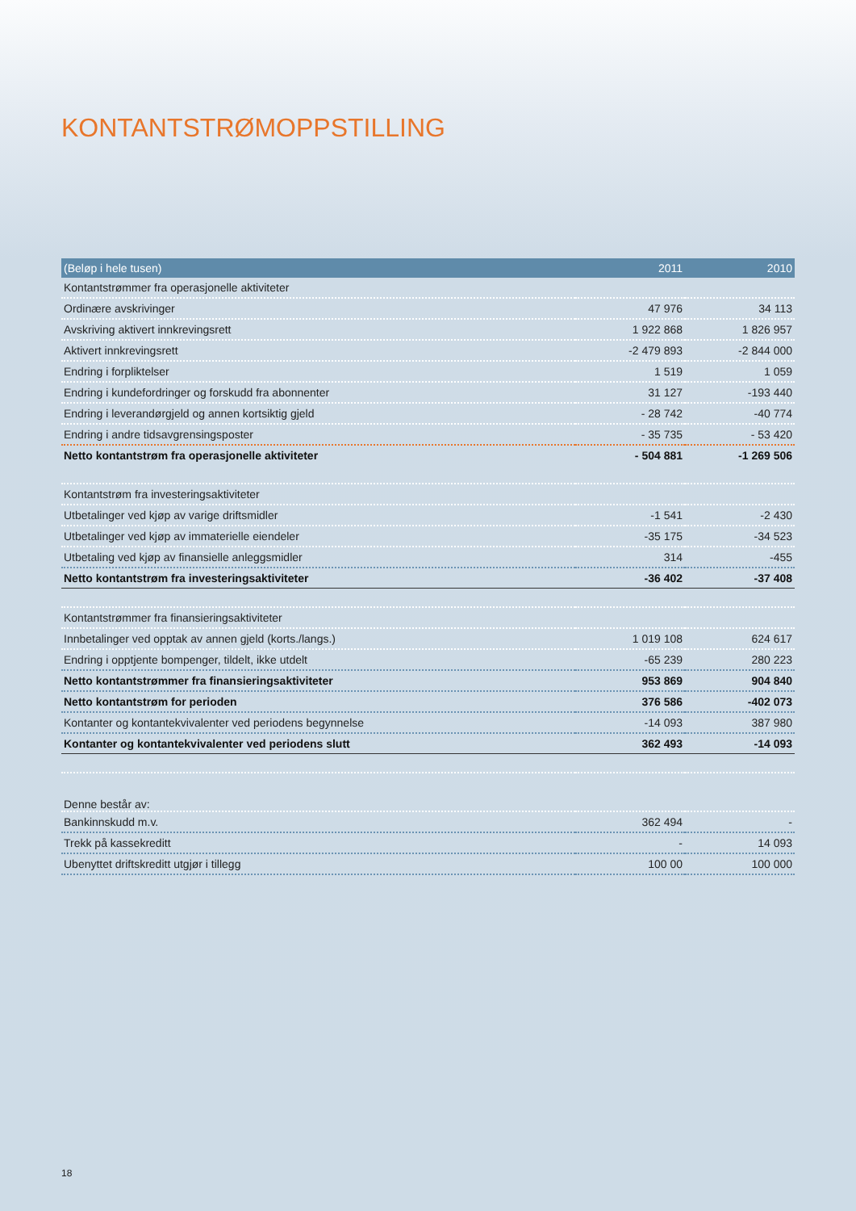KONTANTSTRØMOPPSTILLING
| (Beløp i hele tusen) | 2011 | 2010 |
| --- | --- | --- |
| Kontantstrømmer fra operasjonelle aktiviteter | | |
| Ordinære avskrivinger | 47 976 | 34 113 |
| Avskriving aktivert innkrevingsrett | 1 922 868 | 1 826 957 |
| Aktivert innkrevingsrett | -2 479 893 | -2 844 000 |
| Endring i forpliktelser | 1 519 | 1 059 |
| Endring i kundefordringer og forskudd fra abonnenter | 31 127 | -193 440 |
| Endring i leverandørgjeld og annen kortsiktig gjeld | - 28 742 | -40 774 |
| Endring i andre tidsavgrensingsposter | - 35 735 | - 53 420 |
| Netto kontantstrøm fra operasjonelle aktiviteter | - 504 881 | -1 269 506 |
| Kontantstrøm fra investeringsaktiviteter | | |
| Utbetalinger ved kjøp av varige driftsmidler | -1 541 | -2 430 |
| Utbetalinger ved kjøp av immaterielle eiendeler | -35 175 | -34 523 |
| Utbetaling ved kjøp av finansielle anleggsmidler | 314 | -455 |
| Netto kontantstrøm fra investeringsaktiviteter | -36 402 | -37 408 |
| Kontantstrømmer fra finansieringsaktiviteter | | |
| Innbetalinger ved opptak av annen gjeld (korts./langs.) | 1 019 108 | 624 617 |
| Endring i opptjente bompenger, tildelt, ikke utdelt | -65 239 | 280 223 |
| Netto kontantstrømmer fra finansieringsaktiviteter | 953 869 | 904 840 |
| Netto kontantstrøm for perioden | 376 586 | -402 073 |
| Kontanter og kontantekvivalenter ved periodens begynnelse | -14 093 | 387 980 |
| Kontanter og kontantekvivalenter ved periodens slutt | 362 493 | -14 093 |
| Denne består av: | | |
| Bankinnskudd m.v. | 362 494 | - |
| Trekk på kassekreditt | - | 14 093 |
| Ubenyttet driftskreditt utgjør i tillegg | 100 00 | 100 000 |
18